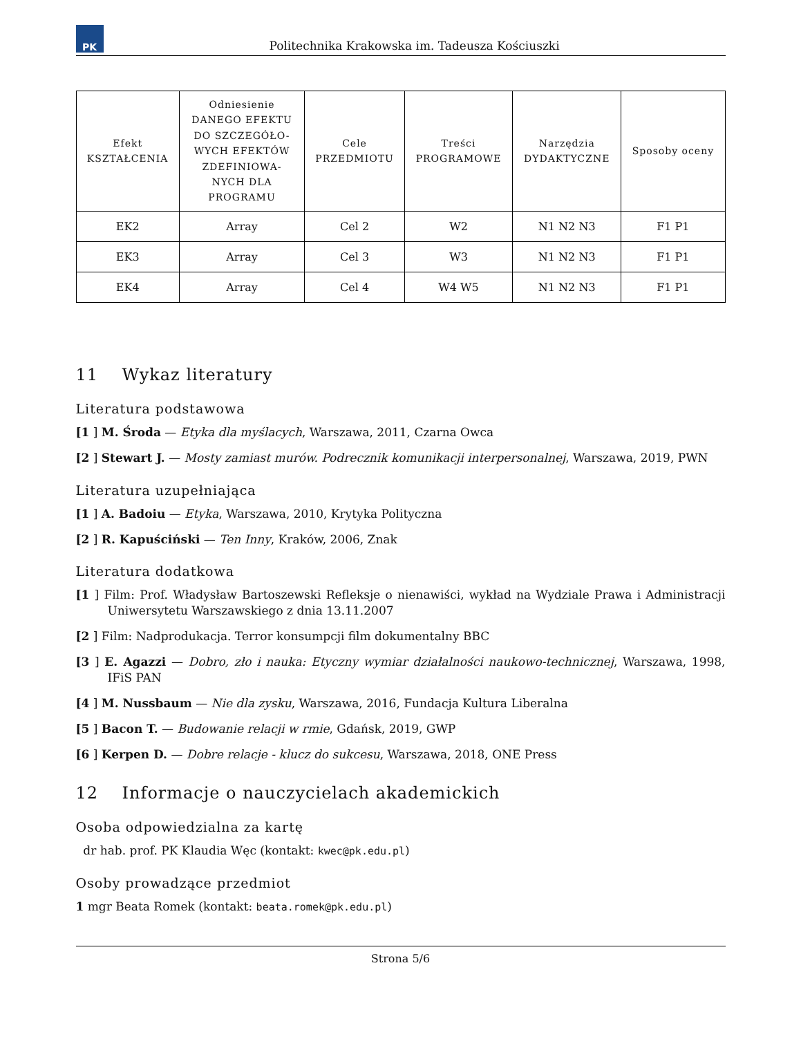PK
Politechnika Krakowska im. Tadeusza Kościuszki
| Efekt KSZTAŁCENIA | Odniesienie DANEGO EFEKTU DO SZCZEGÓŁO- WYCH EFEKTÓW ZDEFINIOWA- NYCH DLA PROGRAMU | Cele PRZEDMIOTU | Treści PROGRAMOWE | Narzędzia DYDAKTYCZNE | Sposoby oceny |
| --- | --- | --- | --- | --- | --- |
| EK2 | Array | Cel 2 | W2 | N1 N2 N3 | F1 P1 |
| EK3 | Array | Cel 3 | W3 | N1 N2 N3 | F1 P1 |
| EK4 | Array | Cel 4 | W4 W5 | N1 N2 N3 | F1 P1 |
11 Wykaz literatury
Literatura podstawowa
[1 ] M. Środa — Etyka dla myślacych, Warszawa, 2011, Czarna Owca
[2 ] Stewart J. — Mosty zamiast murów. Podrecznik komunikacji interpersonalnej, Warszawa, 2019, PWN
Literatura uzupełniająca
[1 ] A. Badoiu — Etyka, Warszawa, 2010, Krytyka Polityczna
[2 ] R. Kapuściński — Ten Inny, Kraków, 2006, Znak
Literatura dodatkowa
[1 ] Film: Prof. Władysław Bartoszewski Refleksje o nienawiści, wykład na Wydziale Prawa i Administracji Uniwersytetu Warszawskiego z dnia 13.11.2007
[2 ] Film: Nadprodukacja. Terror konsumpcji film dokumentalny BBC
[3 ] E. Agazzi — Dobro, zło i nauka: Etyczny wymiar działalności naukowo-technicznej, Warszawa, 1998, IFiS PAN
[4 ] M. Nussbaum — Nie dla zysku, Warszawa, 2016, Fundacja Kultura Liberalna
[5 ] Bacon T. — Budowanie relacji w rmie, Gdańsk, 2019, GWP
[6 ] Kerpen D. — Dobre relacje - klucz do sukcesu, Warszawa, 2018, ONE Press
12 Informacje o nauczycielach akademickich
Osoba odpowiedzialna za kartę
dr hab. prof. PK Klaudia Węc (kontakt: kwec@pk.edu.pl)
Osoby prowadzące przedmiot
1 mgr Beata Romek (kontakt: beata.romek@pk.edu.pl)
Strona 5/6